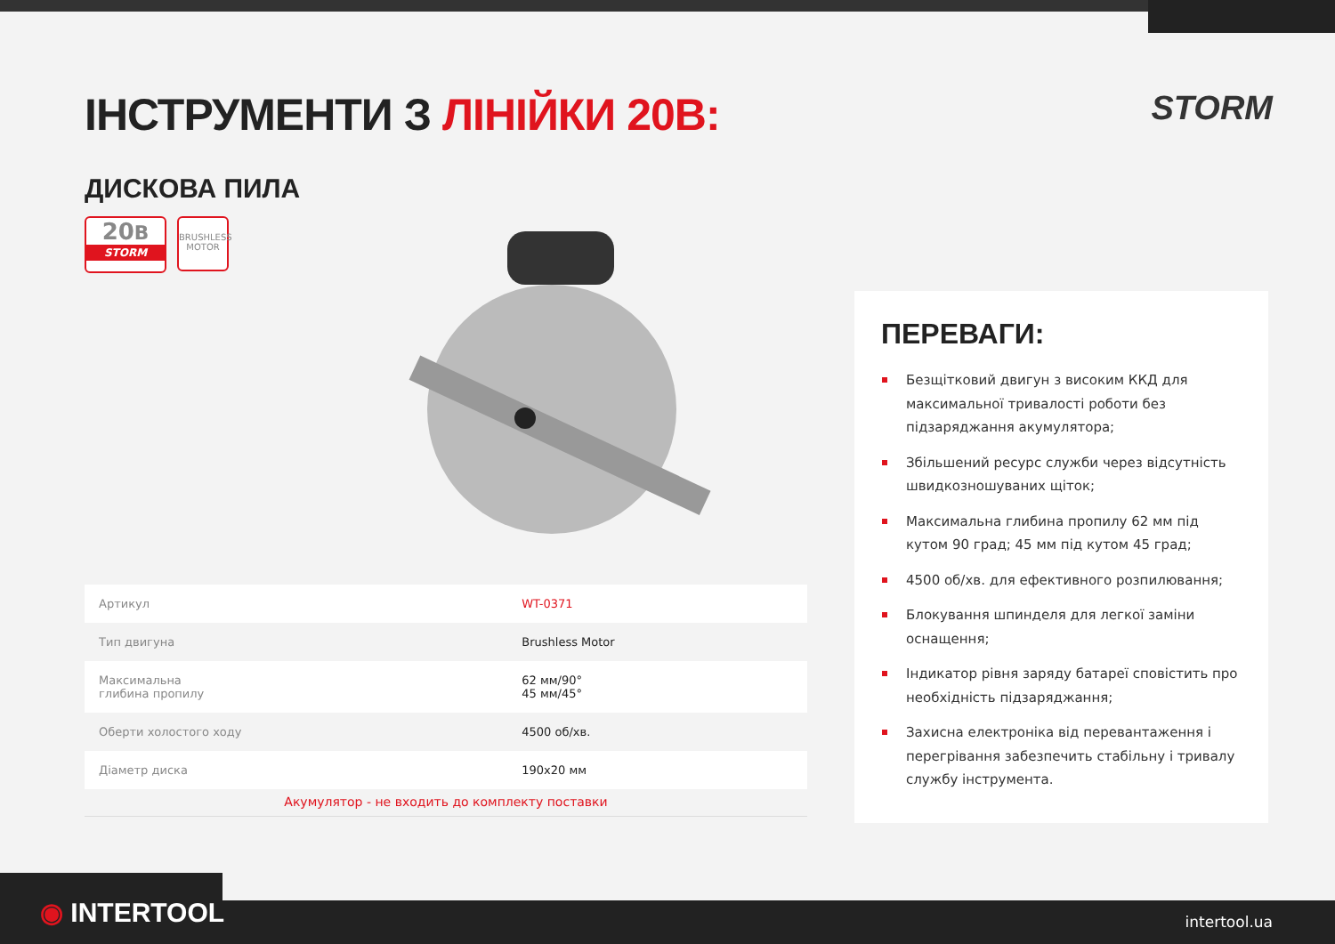ІНСТРУМЕНТИ З ЛІНІЙКИ 20В: STORM
ДИСКОВА ПИЛА
20В
STORM
BRUSHLESS
MOTOR
| Артикул | WT-0371 |
| Тип двигуна | Brushless Motor |
| Максимальна глибина пропилу | 62 мм/90° 45 мм/45° |
| Оберти холостого ходу | 4500 об/хв. |
| Діаметр диска | 190x20 мм |
Акумулятор - не входить до комплекту поставки
ПЕРЕВАГИ:
Безщітковий двигун з високим ККД для максимальної тривалості роботи без підзаряджання акумулятора;
Збільшений ресурс служби через відсутність швидкозношуваних щіток;
Максимальна глибина пропилу 62 мм під кутом 90 град; 45 мм під кутом 45 град;
4500 об/хв. для ефективного розпилювання;
Блокування шпинделя для легкої заміни оснащення;
Індикатор рівня заряду батареї сповістить про необхідність підзаряджання;
Захисна електроніка від перевантаження і перегрівання забезпечить стабільну і тривалу службу інструмента.
◉ INTERTOOL intertool.ua